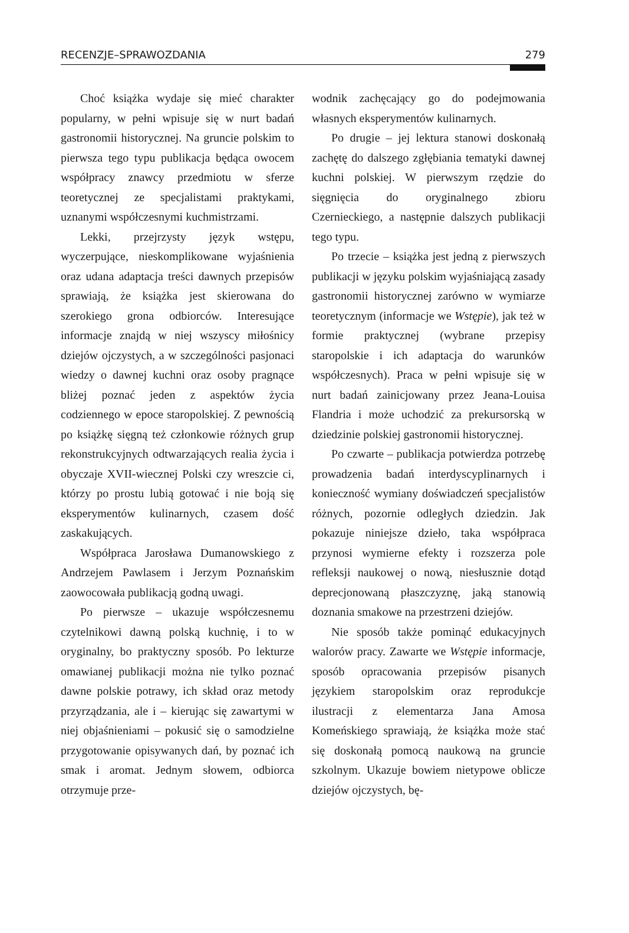RECENZJE–SPRAWOZDANIA 279
Choć książka wydaje się mieć charakter popularny, w pełni wpisuje się w nurt badań gastronomii historycznej. Na gruncie polskim to pierwsza tego typu publikacja będąca owocem współpracy znawcy przedmiotu w sferze teoretycznej ze specjalistami praktykami, uznanymi współczesnymi kuchmistrzami.
Lekki, przejrzysty język wstępu, wyczerpujące, nieskomplikowane wyjaśnienia oraz udana adaptacja treści dawnych przepisów sprawiają, że książka jest skierowana do szerokiego grona odbiorców. Interesujące informacje znajdą w niej wszyscy miłośnicy dziejów ojczystych, a w szczególności pasjonaci wiedzy o dawnej kuchni oraz osoby pragnące bliżej poznać jeden z aspektów życia codziennego w epoce staropolskiej. Z pewnością po książkę sięgną też członkowie różnych grup rekonstrukcyjnych odtwarzających realia życia i obyczaje XVII-wiecznej Polski czy wreszcie ci, którzy po prostu lubią gotować i nie boją się eksperymentów kulinarnych, czasem dość zaskakujących.
Współpraca Jarosława Dumanowskiego z Andrzejem Pawlasem i Jerzym Poznańskim zaowocowała publikacją godną uwagi.
Po pierwsze – ukazuje współczesnemu czytelnikowi dawną polską kuchnię, i to w oryginalny, bo praktyczny sposób. Po lekturze omawianej publikacji można nie tylko poznać dawne polskie potrawy, ich skład oraz metody przyrządzania, ale i – kierując się zawartymi w niej objaśnieniami – pokusić się o samodzielne przygotowanie opisywanych dań, by poznać ich smak i aromat. Jednym słowem, odbiorca otrzymuje prze-
wodnik zachęcający go do podejmowania własnych eksperymentów kulinarnych.
Po drugie – jej lektura stanowi doskonałą zachętę do dalszego zgłębiania tematyki dawnej kuchni polskiej. W pierwszym rzędzie do sięgnięcia do oryginalnego zbioru Czernieckiego, a następnie dalszych publikacji tego typu.
Po trzecie – książka jest jedną z pierwszych publikacji w języku polskim wyjaśniającą zasady gastronomii historycznej zarówno w wymiarze teoretycznym (informacje we Wstępie), jak też w formie praktycznej (wybrane przepisy staropolskie i ich adaptacja do warunków współczesnych). Praca w pełni wpisuje się w nurt badań zainicjowany przez Jeana-Louisa Flandria i może uchodzić za prekursorską w dziedzinie polskiej gastronomii historycznej.
Po czwarte – publikacja potwierdza potrzebę prowadzenia badań interdyscyplinarnych i konieczność wymiany doświadczeń specjalistów różnych, pozornie odległych dziedzin. Jak pokazuje niniejsze dzieło, taka współpraca przynosi wymierne efekty i rozszerza pole refleksji naukowej o nową, niesłusznie dotąd deprecjonowaną płaszczyznę, jaką stanowią doznania smakowe na przestrzeni dziejów.
Nie sposób także pominąć edukacyjnych walorów pracy. Zawarte we Wstępie informacje, sposób opracowania przepisów pisanych językiem staropolskim oraz reprodukcje ilustracji z elementarza Jana Amosa Komeńskiego sprawiają, że książka może stać się doskonałą pomocą naukową na gruncie szkolnym. Ukazuje bowiem nietypowe oblicze dziejów ojczystych, bę-